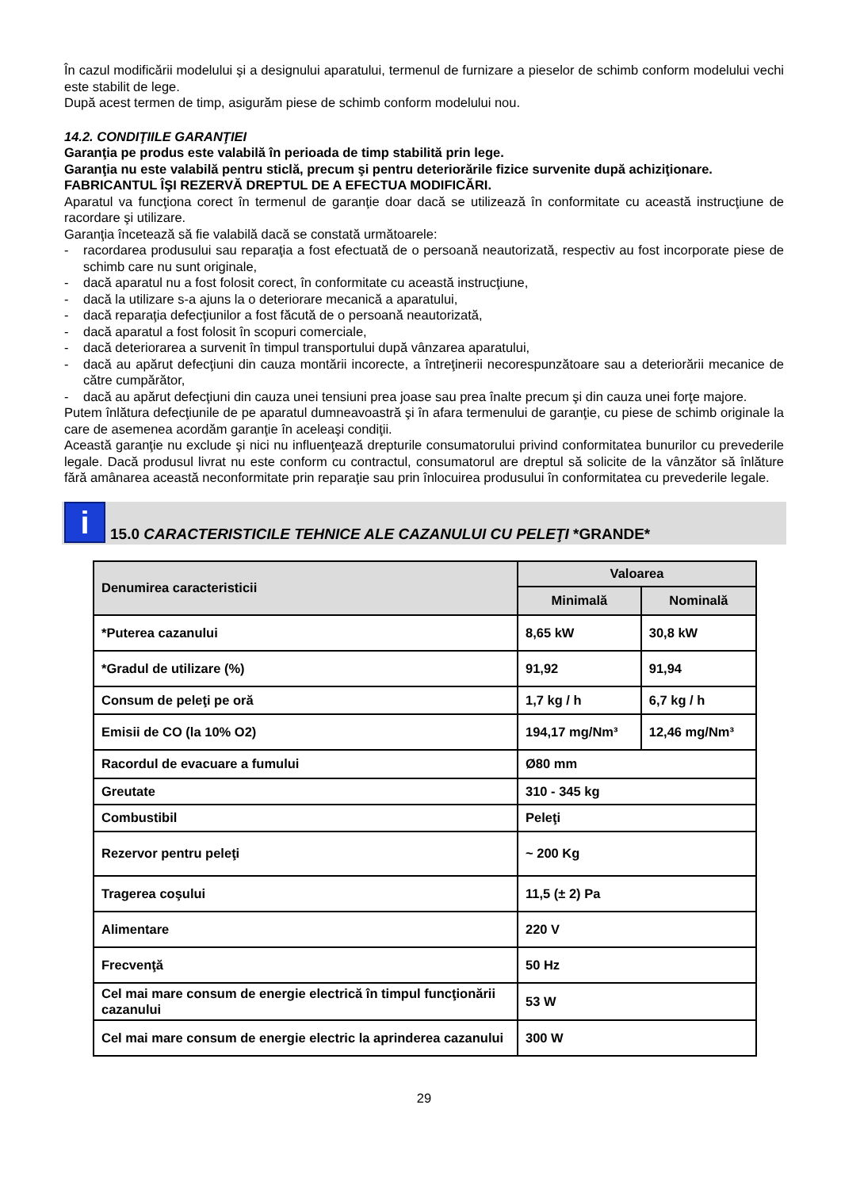În cazul modificării modelului şi a designului aparatului, termenul de furnizare a pieselor de schimb conform modelului vechi este stabilit de lege.
După acest termen de timp, asigurăm piese de schimb conform modelului nou.
14.2. CONDIŢIILE GARANŢIEI
Garanţia pe produs este valabilă în perioada de timp stabilită prin lege.
Garanţia nu este valabilă pentru sticlă, precum şi pentru deteriorările fizice survenite după achiziţionare.
FABRICANTUL ÎŞI REZERVĂ DREPTUL DE A EFECTUA MODIFICĂRI.
Aparatul va funcţiona corect în termenul de garanţie doar dacă se utilizează în conformitate cu această instrucţiune de racordare şi utilizare.
Garanţia încetează să fie valabilă dacă se constată următoarele:
- racordarea produsului sau reparaţia a fost efectuată de o persoană neautorizată, respectiv au fost incorporate piese de schimb care nu sunt originale,
- dacă aparatul nu a fost folosit corect, în conformitate cu această instrucţiune,
- dacă la utilizare s-a ajuns la o deteriorare mecanică a aparatului,
- dacă reparaţia defecţiunilor a fost făcută de o persoană neautorizată,
- dacă aparatul a fost folosit în scopuri comerciale,
- dacă deteriorarea a survenit în timpul transportului după vânzarea aparatului,
- dacă au apărut defecţiuni din cauza montării incorecte, a întreţinerii necorespunzătoare sau a deteriorării mecanice de către cumpărător,
- dacă au apărut defecţiuni din cauza unei tensiuni prea joase sau prea înalte precum şi din cauza unei forţe majore.
Putem înlătura defecţiunile de pe aparatul dumneavoastră şi în afara termenului de garanţie, cu piese de schimb originale la care de asemenea acordăm garanţie în aceleaşi condiţii.
Această garanţie nu exclude şi nici nu influenţează drepturile consumatorului privind conformitatea bunurilor cu prevederile legale. Dacă produsul livrat nu este conform cu contractul, consumatorul are dreptul să solicite de la vânzător să înlăture fără amânarea această neconformitate prin reparaţie sau prin înlocuirea produsului în conformitatea cu prevederile legale.
i
15.0 CARACTERISTICILE TEHNICE ALE CAZANULUI CU PELEŢI *GRANDE*
| Denumirea caracteristicii | Valoarea | |
| --- | --- | --- |
| | Minimală | Nominală |
| *Puterea cazanului | 8,65 kW | 30,8 kW |
| *Gradul de utilizare (%) | 91,92 | 91,94 |
| Consum de peleţi pe oră | 1,7 kg / h | 6,7 kg / h |
| Emisii de CO (la 10% O2) | 194,17 mg/Nm³ | 12,46 mg/Nm³ |
| Racordul de evacuare a fumului | Ø80 mm | |
| Greutate | 310 - 345 kg | |
| Combustibil | Peleţi | |
| Rezervor pentru peleţi | ~ 200 Kg | |
| Tragerea coşului | 11,5 (± 2) Pa | |
| Alimentare | 220 V | |
| Frecvenţă | 50 Hz | |
| Cel mai mare consum de energie electrică în timpul funcţionării cazanului | 53 W | |
| Cel mai mare consum de energie electric la aprinderea cazanului | 300 W | |
29